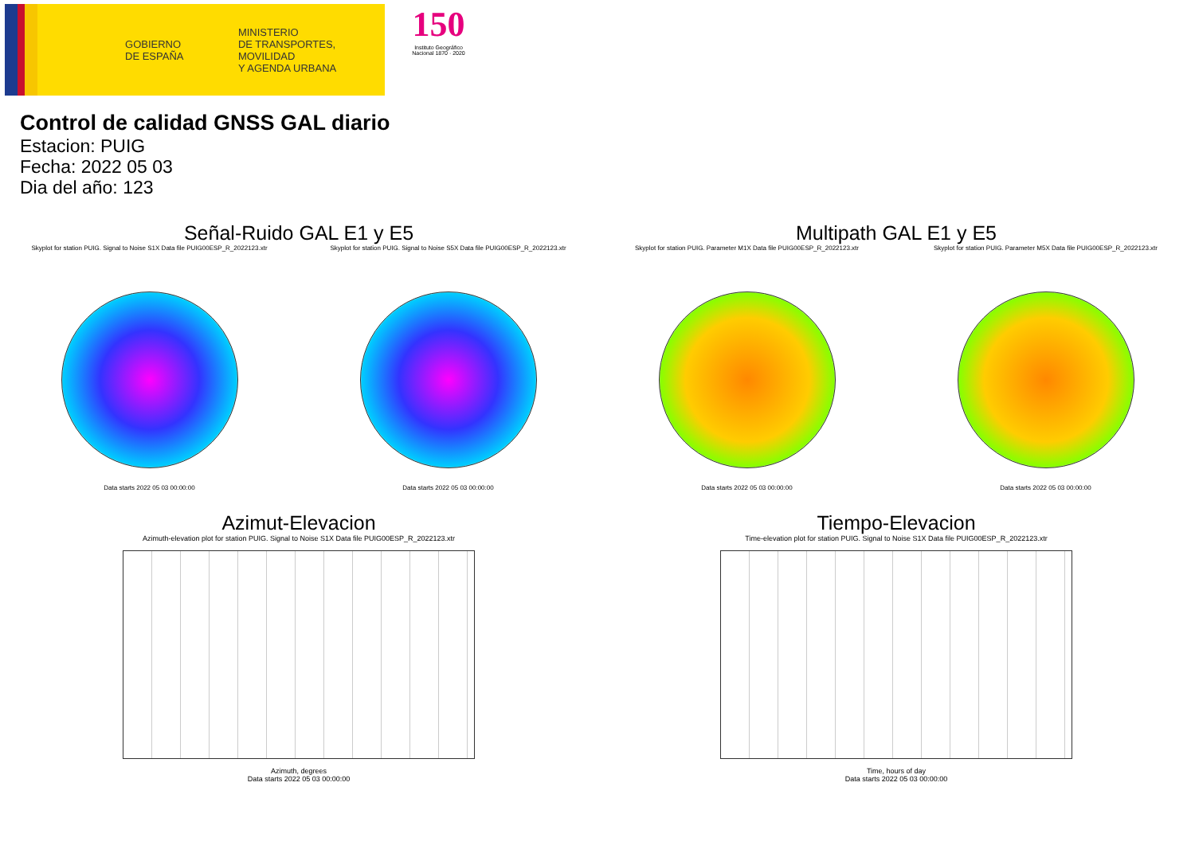GOBIERNO
DE ESPAÑA
MINISTERIO
DE TRANSPORTES, MOVILIDAD
Y AGENDA URBANA
150
Instituto Geográfico Nacional 1870 · 2020
Control de calidad GNSS GAL diario
Estacion: PUIG
Fecha: 2022 05 03
Dia del año: 123
Señal-Ruido GAL E1 y E5
Skyplot for station PUIG. Signal to Noise S1X Data file PUIG00ESP_R_2022123.xtr
Data starts 2022 05 03 00:00:00
Skyplot for station PUIG. Signal to Noise S5X Data file PUIG00ESP_R_2022123.xtr
Data starts 2022 05 03 00:00:00
Multipath GAL E1 y E5
Skyplot for station PUIG. Parameter M1X Data file PUIG00ESP_R_2022123.xtr
Data starts 2022 05 03 00:00:00
Skyplot for station PUIG. Parameter M5X Data file PUIG00ESP_R_2022123.xtr
Data starts 2022 05 03 00:00:00
Azimut-Elevacion
Azimuth-elevation plot for station PUIG. Signal to Noise S1X Data file PUIG00ESP_R_2022123.xtr
Azimuth, degrees
Data starts 2022 05 03 00:00:00
Tiempo-Elevacion
Time-elevation plot for station PUIG. Signal to Noise S1X Data file PUIG00ESP_R_2022123.xtr
Time, hours of day
Data starts 2022 05 03 00:00:00